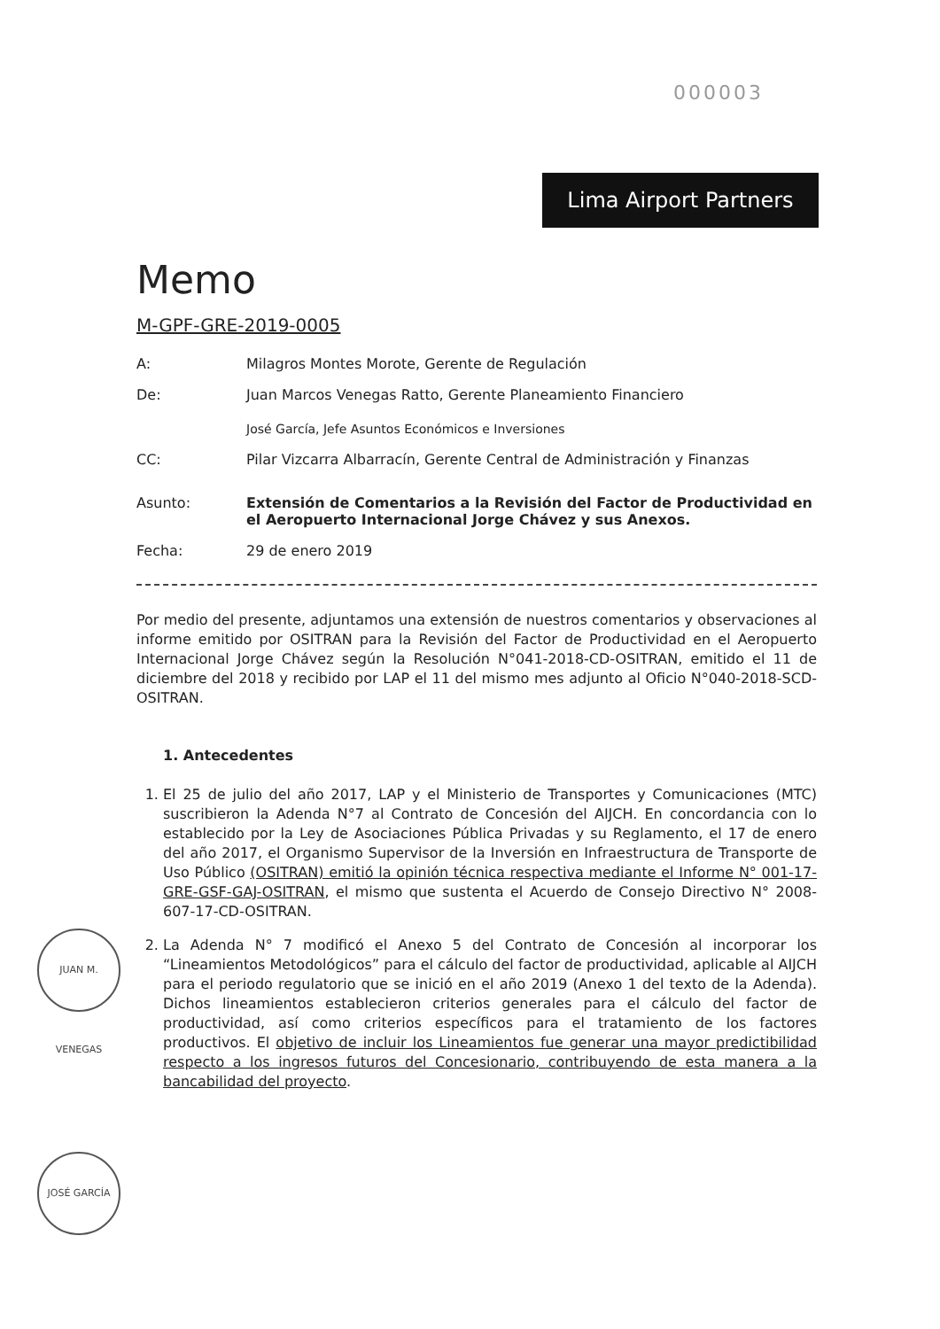000003
Lima Airport Partners
Memo
M-GPF-GRE-2019-0005
A: Milagros Montes Morote, Gerente de Regulación
De: Juan Marcos Venegas Ratto, Gerente Planeamiento Financiero
José García, Jefe Asuntos Económicos e Inversiones
CC: Pilar Vizcarra Albarracín, Gerente Central de Administración y Finanzas
Asunto: Extensión de Comentarios a la Revisión del Factor de Productividad en el Aeropuerto Internacional Jorge Chávez y sus Anexos.
Fecha: 29 de enero 2019
Por medio del presente, adjuntamos una extensión de nuestros comentarios y observaciones al informe emitido por OSITRAN para la Revisión del Factor de Productividad en el Aeropuerto Internacional Jorge Chávez según la Resolución N°041-2018-CD-OSITRAN, emitido el 11 de diciembre del 2018 y recibido por LAP el 11 del mismo mes adjunto al Oficio N°040-2018-SCD-OSITRAN.
1. Antecedentes
1. El 25 de julio del año 2017, LAP y el Ministerio de Transportes y Comunicaciones (MTC) suscribieron la Adenda N°7 al Contrato de Concesión del AIJCH. En concordancia con lo establecido por la Ley de Asociaciones Pública Privadas y su Reglamento, el 17 de enero del año 2017, el Organismo Supervisor de la Inversión en Infraestructura de Transporte de Uso Público (OSITRAN) emitió la opinión técnica respectiva mediante el Informe N° 001-17-GRE-GSF-GAJ-OSITRAN, el mismo que sustenta el Acuerdo de Consejo Directivo N° 2008-607-17-CD-OSITRAN.
2. La Adenda N° 7 modificó el Anexo 5 del Contrato de Concesión al incorporar los “Lineamientos Metodológicos” para el cálculo del factor de productividad, aplicable al AIJCH para el periodo regulatorio que se inició en el año 2019 (Anexo 1 del texto de la Adenda). Dichos lineamientos establecieron criterios generales para el cálculo del factor de productividad, así como criterios específicos para el tratamiento de los factores productivos. El objetivo de incluir los Lineamientos fue generar una mayor predictibilidad respecto a los ingresos futuros del Concesionario, contribuyendo de esta manera a la bancabilidad del proyecto.
JUAN M. VENEGAS
JOSÉ GARCÍA